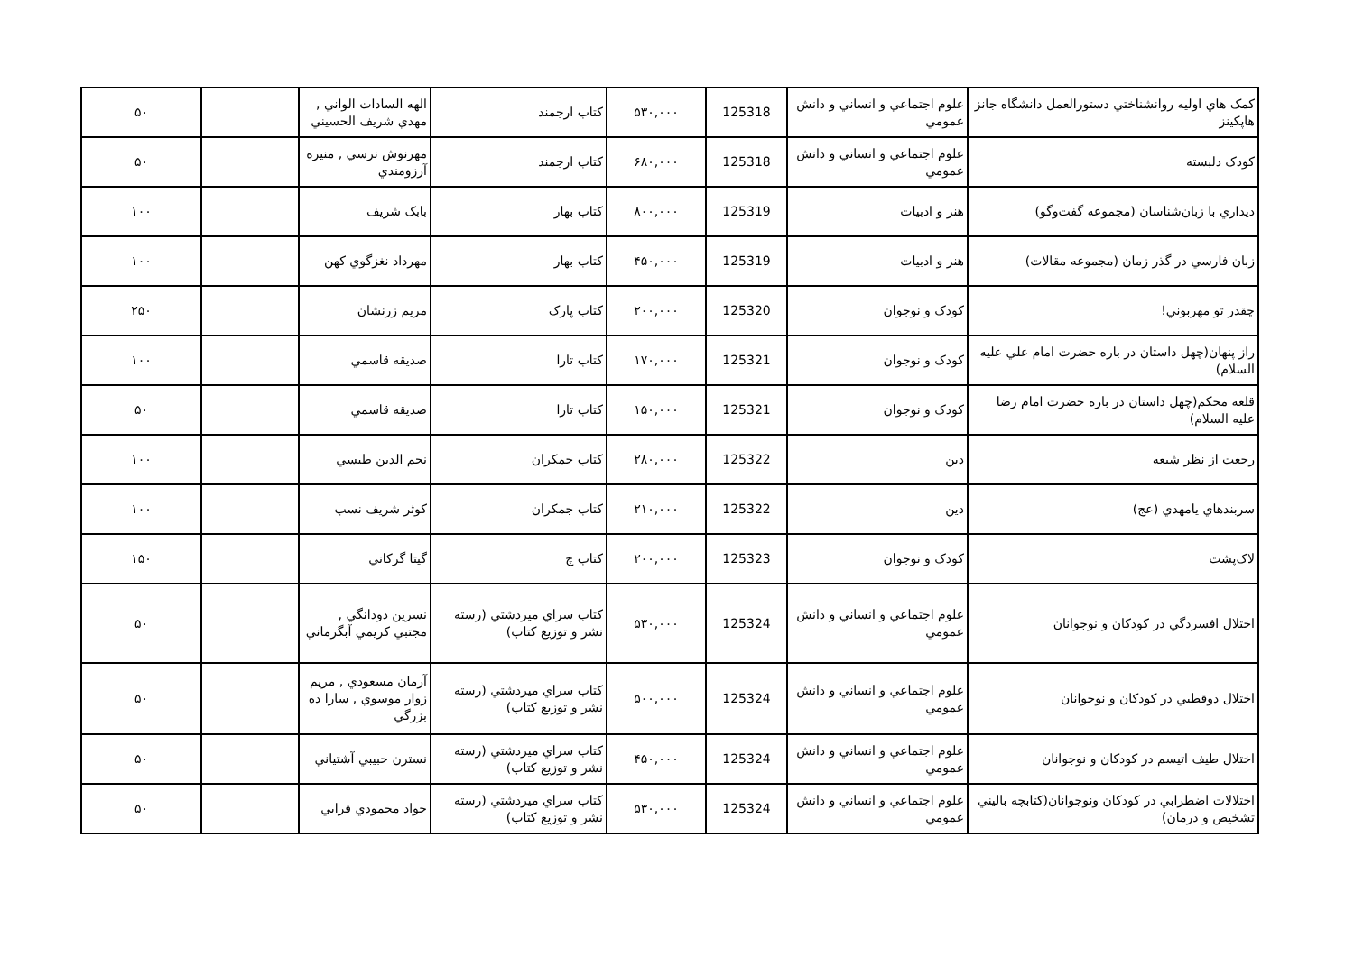| كمک هاي اوليه روانشناختي دستورالعمل دانشگاه جانز هاپكينز | علوم اجتماعي و انساني و دانش عمومي | 125318 | ۵۳۰,۰۰۰ | كتاب ارجمند | الهه السادات الواني , مهدي شريف الحسيني | | ۵۰ |
| كودک دلبسته | علوم اجتماعي و انساني و دانش عمومي | 125318 | ۶۸۰,۰۰۰ | كتاب ارجمند | مهرنوش نرسي , منيره آرزومندي | | ۵۰ |
| ديداري با زبان‌شناسان (مجموعه گفت‌وگو) | هنر و ادبيات | 125319 | ۸۰۰,۰۰۰ | كتاب بهار | بابک شريف | | ۱۰۰ |
| زبان فارسي در گذر زمان (مجموعه مقالات) | هنر و ادبيات | 125319 | ۴۵۰,۰۰۰ | كتاب بهار | مهرداد نغزگوي كهن | | ۱۰۰ |
| چقدر تو مهربوني! | كودک و نوجوان | 125320 | ۲۰۰,۰۰۰ | كتاب پارک | مريم زرنشان | | ۲۵۰ |
| راز پنهان(چهل داستان در باره حضرت امام علي عليه السلام) | كودک و نوجوان | 125321 | ۱۷۰,۰۰۰ | كتاب تارا | صديقه قاسمي | | ۱۰۰ |
| قلعه محكم(چهل داستان در باره حضرت امام رضا عليه السلام) | كودک و نوجوان | 125321 | ۱۵۰,۰۰۰ | كتاب تارا | صديقه قاسمي | | ۵۰ |
| رجعت از نظر شيعه | دين | 125322 | ۲۸۰,۰۰۰ | كتاب جمكران | نجم الدين طبسي | | ۱۰۰ |
| سربندهاي يامهدي (عج) | دين | 125322 | ۲۱۰,۰۰۰ | كتاب جمكران | كوثر شريف نسب | | ۱۰۰ |
| لاک‌پشت | كودک و نوجوان | 125323 | ۲۰۰,۰۰۰ | كتاب چ | گيتا گركاني | | ۱۵۰ |
| اختلال افسردگي در كودكان و نوجوانان | علوم اجتماعي و انساني و دانش عمومي | 125324 | ۵۳۰,۰۰۰ | كتاب سراي ميردشتي (رسته نشر و توزيع كتاب) | نسرين دودانگي , مجتبي كريمي آبگرماني | | ۵۰ |
| اختلال دوقطبي در كودكان و نوجوانان | علوم اجتماعي و انساني و دانش عمومي | 125324 | ۵۰۰,۰۰۰ | كتاب سراي ميردشتي (رسته نشر و توزيع كتاب) | آرمان مسعودي , مريم زوار موسوي , سارا ده بزرگي | | ۵۰ |
| اختلال طيف اتيسم در كودكان و نوجوانان | علوم اجتماعي و انساني و دانش عمومي | 125324 | ۴۵۰,۰۰۰ | كتاب سراي ميردشتي (رسته نشر و توزيع كتاب) | نسترن حبيبي آشتياني | | ۵۰ |
| اختلالات اضطرابي در كودكان ونوجوانان(كتابچه باليني تشخيص و درمان) | علوم اجتماعي و انساني و دانش عمومي | 125324 | ۵۳۰,۰۰۰ | كتاب سراي ميردشتي (رسته نشر و توزيع كتاب) | جواد محمودي قرايي | | ۵۰ |